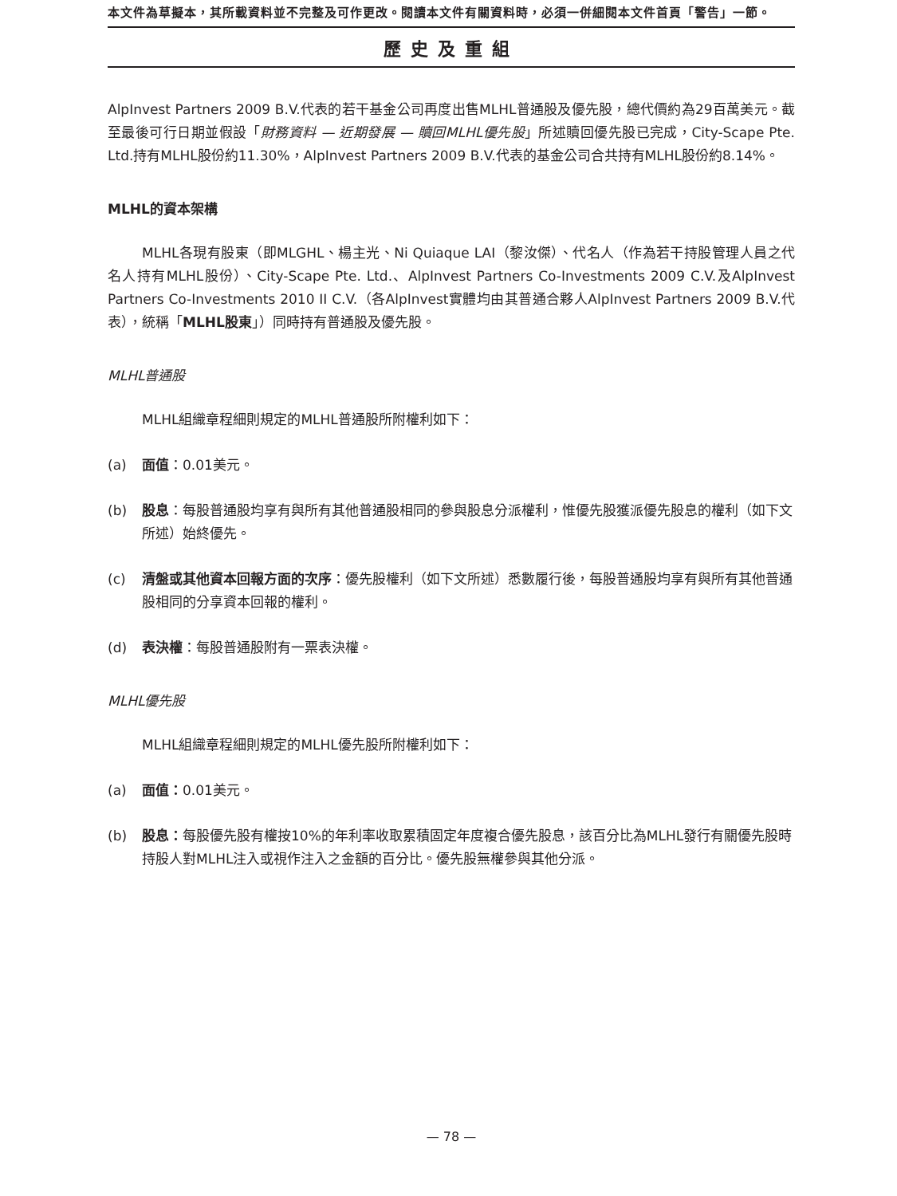本文件為草擬本，其所載資料並不完整及可作更改。閱讀本文件有關資料時，必須一併細閱本文件首頁「警告」一節。
歷史及重組
AlpInvest Partners 2009 B.V.代表的若干基金公司再度出售MLHL普通股及優先股，總代價約為29百萬美元。截至最後可行日期並假設「財務資料 — 近期發展 — 贖回MLHL優先股」所述贖回優先股已完成，City-Scape Pte. Ltd.持有MLHL股份約11.30%，AlpInvest Partners 2009 B.V.代表的基金公司合共持有MLHL股份約8.14%。
MLHL的資本架構
MLHL各現有股東（即MLGHL、楊主光、Ni Quiaque LAI（黎汝傑）、代名人（作為若干持股管理人員之代名人持有MLHL股份）、City-Scape Pte. Ltd.、AlpInvest Partners Co-Investments 2009 C.V.及AlpInvest Partners Co-Investments 2010 II C.V.（各AlpInvest實體均由其普通合夥人AlpInvest Partners 2009 B.V.代表），統稱「MLHL股東」）同時持有普通股及優先股。
MLHL普通股
MLHL組織章程細則規定的MLHL普通股所附權利如下：
(a) 面值：0.01美元。
(b) 股息：每股普通股均享有與所有其他普通股相同的參與股息分派權利，惟優先股獲派優先股息的權利（如下文所述）始終優先。
(c) 清盤或其他資本回報方面的次序：優先股權利（如下文所述）悉數履行後，每股普通股均享有與所有其他普通股相同的分享資本回報的權利。
(d) 表決權：每股普通股附有一票表決權。
MLHL優先股
MLHL組織章程細則規定的MLHL優先股所附權利如下：
(a) 面值：0.01美元。
(b) 股息：每股優先股有權按10%的年利率收取累積固定年度複合優先股息，該百分比為MLHL發行有關優先股時持股人對MLHL注入或視作注入之金額的百分比。優先股無權參與其他分派。
— 78 —